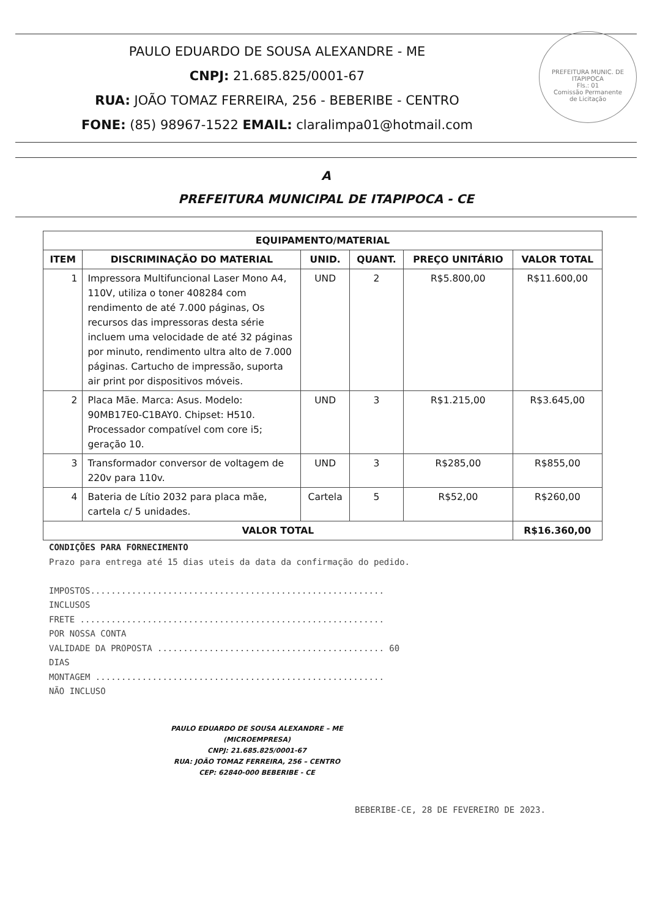PAULO EDUARDO DE SOUSA ALEXANDRE - ME
CNPJ: 21.685.825/0001-67
RUA: JOÃO TOMAZ FERREIRA, 256 - BEBERIBE - CENTRO
FONE: (85) 98967-1522 EMAIL: claralimpa01@hotmail.com
PREFEITURA MUNIC. DE ITAPIPOCA
Fls.: 01
Comissão Permanente
de Licitação
A
PREFEITURA MUNICIPAL DE ITAPIPOCA - CE
| EQUIPAMENTO/MATERIAL | | | | | |
| --- | --- | --- | --- | --- | --- |
| ITEM | DISCRIMINAÇÃO DO MATERIAL | UNID. | QUANT. | PREÇO UNITÁRIO | VALOR TOTAL |
| 1 | Impressora Multifuncional Laser Mono A4, 110V, utiliza o toner 408284 com rendimento de até 7.000 páginas, Os recursos das impressoras desta série incluem uma velocidade de até 32 páginas por minuto, rendimento ultra alto de 7.000 páginas. Cartucho de impressão, suporta air print por dispositivos móveis. | UND | 2 | R$5.800,00 | R$11.600,00 |
| 2 | Placa Mãe. Marca: Asus. Modelo: 90MB17E0-C1BAY0. Chipset: H510. Processador compatível com core i5; geração 10. | UND | 3 | R$1.215,00 | R$3.645,00 |
| 3 | Transformador conversor de voltagem de 220v para 110v. | UND | 3 | R$285,00 | R$855,00 |
| 4 | Bateria de Lítio 2032 para placa mãe, cartela c/ 5 unidades. | Cartela | 5 | R$52,00 | R$260,00 |
| VALOR TOTAL | | | | | R$16.360,00 |
CONDIÇÕES PARA FORNECIMENTO
Prazo para entrega até 15 dias uteis da data da confirmação do pedido.
IMPOSTOS.........................................................
INCLUSOS
FRETE ...........................................................
POR NOSSA CONTA
VALIDADE DA PROPOSTA ............................................ 60
DIAS
MONTAGEM ........................................................
NÃO INCLUSO
PAULO EDUARDO DE SOUSA ALEXANDRE – ME
(MICROEMPRESA)
CNPJ: 21.685.825/0001-67
RUA: JOÃO TOMAZ FERREIRA, 256 – CENTRO
CEP: 62840-000 BEBERIBE - CE
BEBERIBE-CE, 28 DE FEVEREIRO DE 2023.